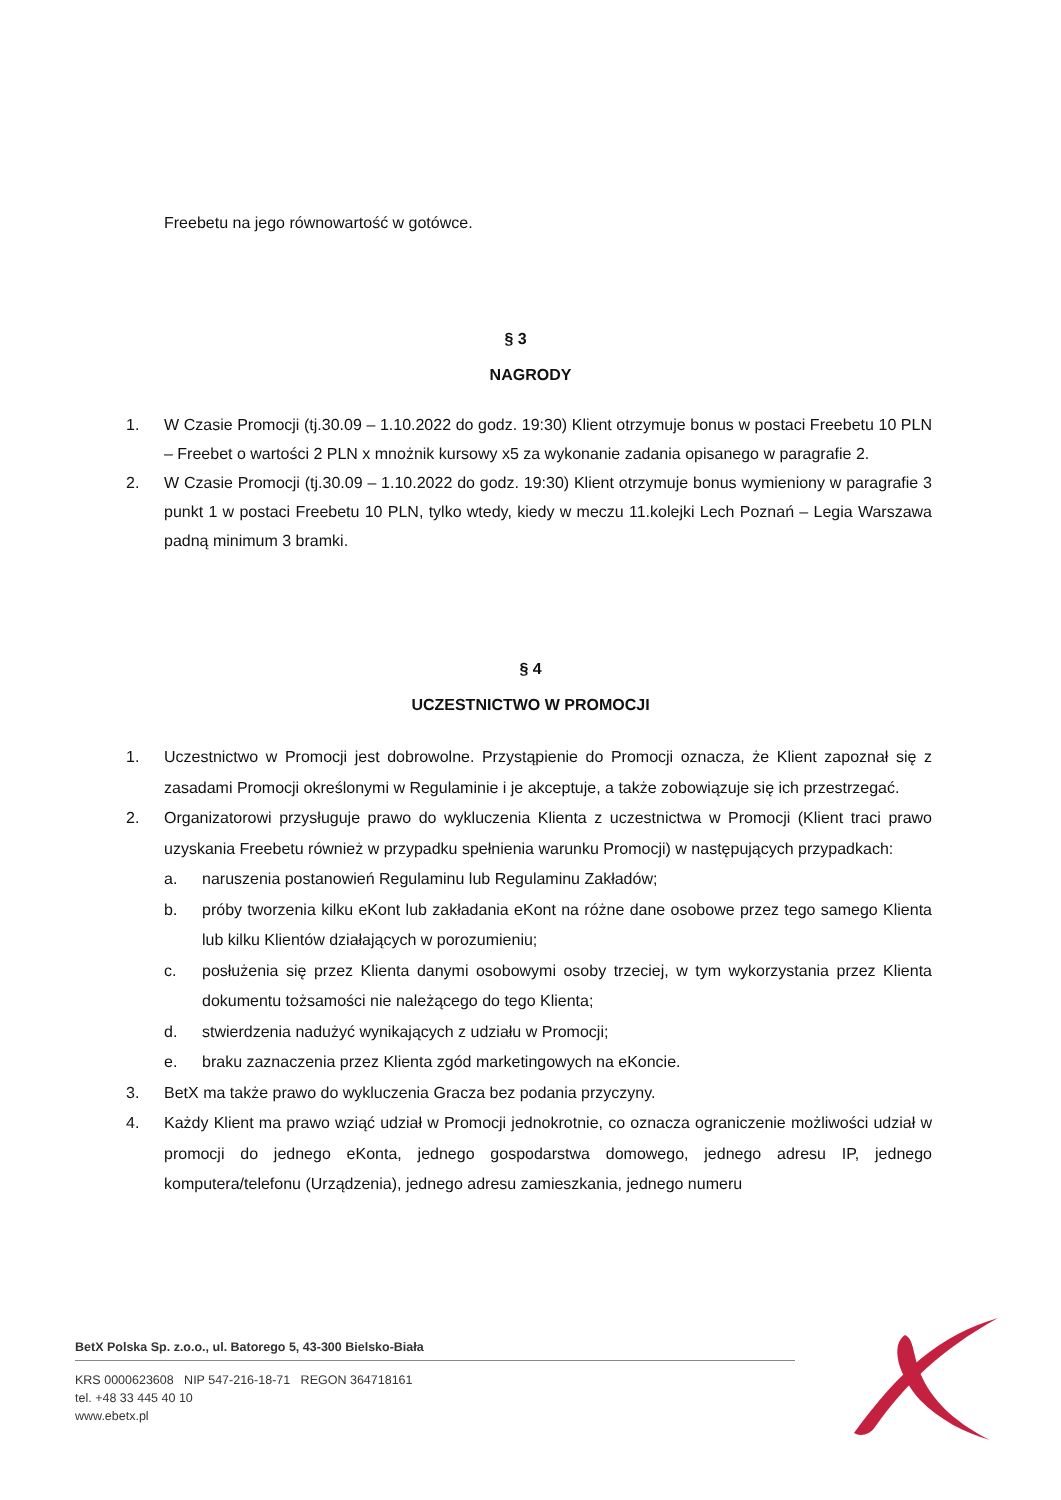Freebetu na jego równowartość w gotówce.
§ 3
NAGRODY
1. W Czasie Promocji (tj.30.09 – 1.10.2022 do godz. 19:30) Klient otrzymuje bonus w postaci Freebetu 10 PLN – Freebet o wartości 2 PLN x mnożnik kursowy x5 za wykonanie zadania opisanego w paragrafie 2.
2. W Czasie Promocji (tj.30.09 – 1.10.2022 do godz. 19:30) Klient otrzymuje bonus wymieniony w paragrafie 3 punkt 1 w postaci Freebetu 10 PLN, tylko wtedy, kiedy w meczu 11.kolejki Lech Poznań – Legia Warszawa padną minimum 3 bramki.
§ 4
UCZESTNICTWO W PROMOCJI
1. Uczestnictwo w Promocji jest dobrowolne. Przystąpienie do Promocji oznacza, że Klient zapoznał się z zasadami Promocji określonymi w Regulaminie i je akceptuje, a także zobowiązuje się ich przestrzegać.
2. Organizatorowi przysługuje prawo do wykluczenia Klienta z uczestnictwa w Promocji (Klient traci prawo uzyskania Freebetu również w przypadku spełnienia warunku Promocji) w następujących przypadkach:
a. naruszenia postanowień Regulaminu lub Regulaminu Zakładów;
b. próby tworzenia kilku eKont lub zakładania eKont na różne dane osobowe przez tego samego Klienta lub kilku Klientów działających w porozumieniu;
c. posłużenia się przez Klienta danymi osobowymi osoby trzeciej, w tym wykorzystania przez Klienta dokumentu tożsamości nie należącego do tego Klienta;
d. stwierdzenia nadużyć wynikających z udziału w Promocji;
e. braku zaznaczenia przez Klienta zgód marketingowych na eKoncie.
3. BetX ma także prawo do wykluczenia Gracza bez podania przyczyny.
4. Każdy Klient ma prawo wziąć udział w Promocji jednokrotnie, co oznacza ograniczenie możliwości udział w promocji do jednego eKonta, jednego gospodarstwa domowego, jednego adresu IP, jednego komputera/telefonu (Urządzenia), jednego adresu zamieszkania, jednego numeru
BetX Polska Sp. z.o.o., ul. Batorego 5, 43-300 Bielsko-Biała
KRS 0000623608 NIP 547-216-18-71 REGON 364718161
tel. +48 33 445 40 10
www.ebetx.pl